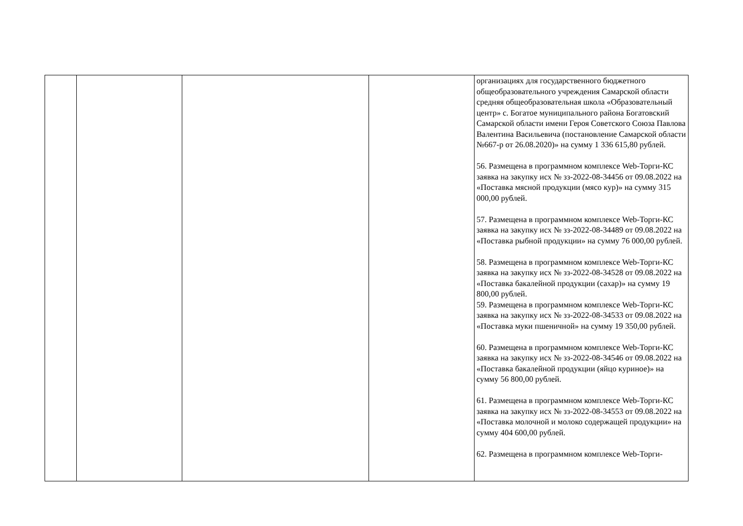| | | | | организациях для государственного бюджетного общеобразовательного учреждения Самарской области средняя общеобразовательная школа «Образовательный центр» с. Богатое муниципального района Богатовский Самарской области имени Героя Советского Союза Павлова Валентина Васильевича (постановление Самарской области №667-р от 26.08.2020)» на сумму 1 336 615,80 рублей. 56. Размещена в программном комплексе Web-Торги-КС заявка на закупку исх № зз-2022-08-34456 от 09.08.2022 на «Поставка мясной продукции (мясо кур)» на сумму 315 000,00 рублей. 57. Размещена в программном комплексе Web-Торги-КС заявка на закупку исх № зз-2022-08-34489 от 09.08.2022 на «Поставка рыбной продукции» на сумму 76 000,00 рублей. 58. Размещена в программном комплексе Web-Торги-КС заявка на закупку исх № зз-2022-08-34528 от 09.08.2022 на «Поставка бакалейной продукции (сахар)» на сумму 19 800,00 рублей. 59. Размещена в программном комплексе Web-Торги-КС заявка на закупку исх № зз-2022-08-34533 от 09.08.2022 на «Поставка муки пшеничной» на сумму 19 350,00 рублей. 60. Размещена в программном комплексе Web-Торги-КС заявка на закупку исх № зз-2022-08-34546 от 09.08.2022 на «Поставка бакалейной продукции (яйцо куриное)» на сумму 56 800,00 рублей. 61. Размещена в программном комплексе Web-Торги-КС заявка на закупку исх № зз-2022-08-34553 от 09.08.2022 на «Поставка молочной и молоко содержащей продукции» на сумму 404 600,00 рублей. 62. Размещена в программном комплексе Web-Торги- |